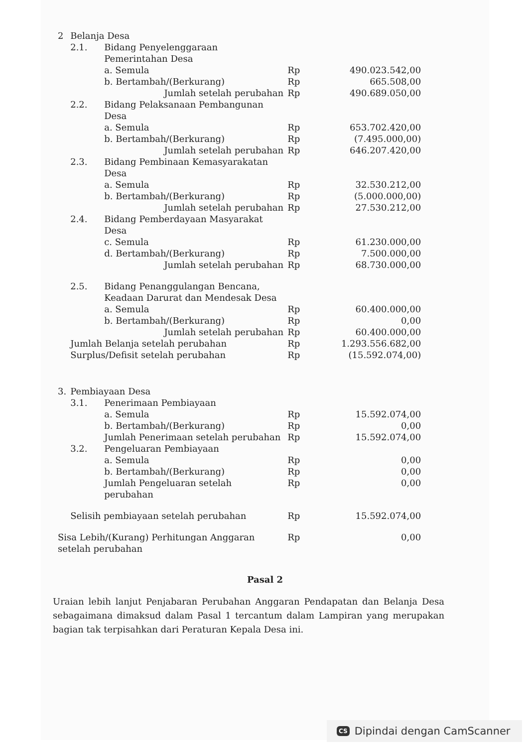| 2 | Belanja Desa | | | |
| | 2.1. | Bidang Penyelenggaraan Pemerintahan Desa | | |
| | | a. Semula | Rp | 490.023.542,00 |
| | | b. Bertambah/(Berkurang) | Rp | 665.508,00 |
| | | Jumlah setelah perubahan | Rp | 490.689.050,00 |
| | 2.2. | Bidang Pelaksanaan Pembangunan Desa | | |
| | | a. Semula | Rp | 653.702.420,00 |
| | | b. Bertambah/(Berkurang) | Rp | (7.495.000,00) |
| | | Jumlah setelah perubahan | Rp | 646.207.420,00 |
| | 2.3. | Bidang Pembinaan Kemasyarakatan Desa | | |
| | | a. Semula | Rp | 32.530.212,00 |
| | | b. Bertambah/(Berkurang) | Rp | (5.000.000,00) |
| | | Jumlah setelah perubahan | Rp | 27.530.212,00 |
| | 2.4. | Bidang Pemberdayaan Masyarakat Desa | | |
| | | c. Semula | Rp | 61.230.000,00 |
| | | d. Bertambah/(Berkurang) | Rp | 7.500.000,00 |
| | | Jumlah setelah perubahan | Rp | 68.730.000,00 |
| | 2.5. | Bidang Penanggulangan Bencana, Keadaan Darurat dan Mendesak Desa | | |
| | | a. Semula | Rp | 60.400.000,00 |
| | | b. Bertambah/(Berkurang) | Rp | 0,00 |
| | | Jumlah setelah perubahan | Rp | 60.400.000,00 |
| | Jumlah Belanja setelah perubahan | | Rp | 1.293.556.682,00 |
| | Surplus/Defisit setelah perubahan | | Rp | (15.592.074,00) |
| 3. | Pembiayaan Desa | | | |
| | 3.1. | Penerimaan Pembiayaan | | |
| | | a. Semula | Rp | 15.592.074,00 |
| | | b. Bertambah/(Berkurang) | Rp | 0,00 |
| | | Jumlah Penerimaan setelah perubahan | Rp | 15.592.074,00 |
| | 3.2. | Pengeluaran Pembiayaan | | |
| | | a. Semula | Rp | 0,00 |
| | | b. Bertambah/(Berkurang) | Rp | 0,00 |
| | | Jumlah Pengeluaran setelah perubahan | Rp | 0,00 |
| | Selisih pembiayaan setelah perubahan | | Rp | 15.592.074,00 |
| Sisa Lebih/(Kurang) Perhitungan Anggaran setelah perubahan | | | Rp | 0,00 |
Pasal 2
Uraian lebih lanjut Penjabaran Perubahan Anggaran Pendapatan dan Belanja Desa sebagaimana dimaksud dalam Pasal 1 tercantum dalam Lampiran yang merupakan bagian tak terpisahkan dari Peraturan Kepala Desa ini.
CS Dipindai dengan CamScanner